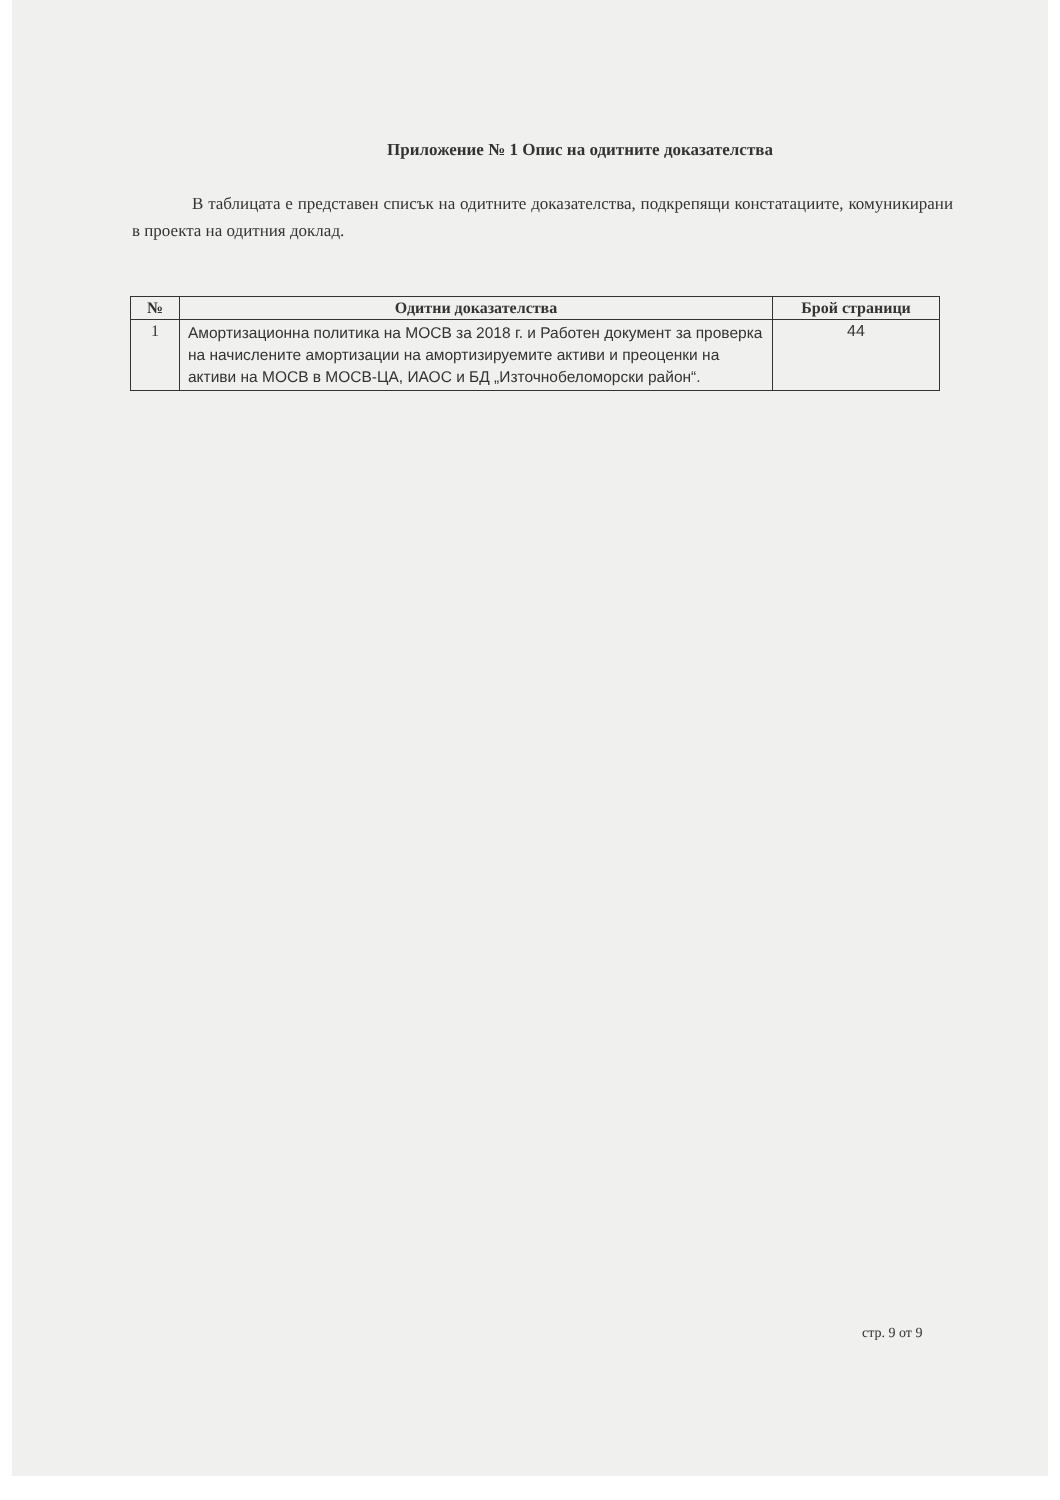Приложение № 1 Опис на одитните доказателства
В таблицата е представен списък на одитните доказателства, подкрепящи констатациите, комуникирани в проекта на одитния доклад.
| № | Одитни доказателства | Брой страници |
| --- | --- | --- |
| 1 | Амортизационна политика на МОСВ за 2018 г. и Работен документ за проверка на начислените амортизации на амортизируемите активи и преоценки на активи на МОСВ в МОСВ-ЦА, ИАОС и БД „Източнобеломорски район“. | 44 |
стр. 9 от 9